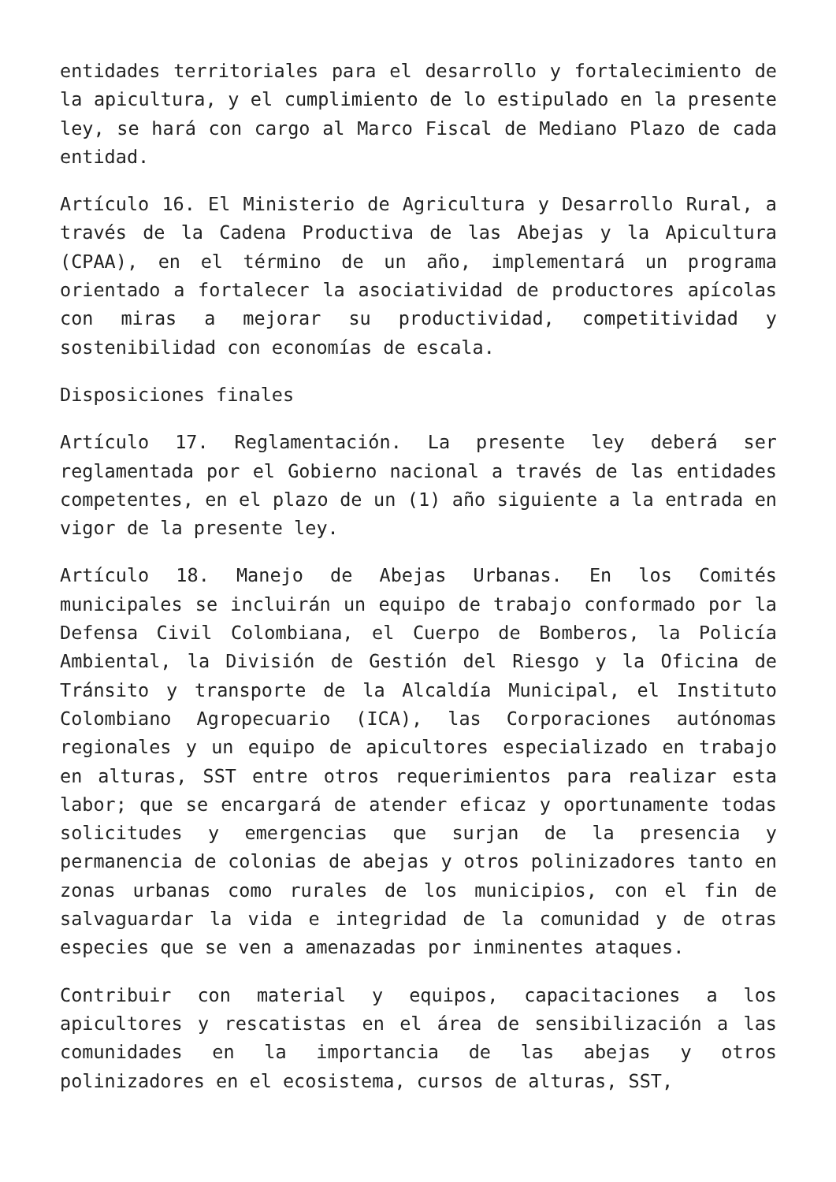entidades territoriales para el desarrollo y fortalecimiento de la apicultura, y el cumplimiento de lo estipulado en la presente ley, se hará con cargo al Marco Fiscal de Mediano Plazo de cada entidad.
Artículo 16. El Ministerio de Agricultura y Desarrollo Rural, a través de la Cadena Productiva de las Abejas y la Apicultura (CPAA), en el término de un año, implementará un programa orientado a fortalecer la asociatividad de productores apícolas con miras a mejorar su productividad, competitividad y sostenibilidad con economías de escala.
Disposiciones finales
Artículo 17. Reglamentación. La presente ley deberá ser reglamentada por el Gobierno nacional a través de las entidades competentes, en el plazo de un (1) año siguiente a la entrada en vigor de la presente ley.
Artículo 18. Manejo de Abejas Urbanas. En los Comités municipales se incluirán un equipo de trabajo conformado por la Defensa Civil Colombiana, el Cuerpo de Bomberos, la Policía Ambiental, la División de Gestión del Riesgo y la Oficina de Tránsito y transporte de la Alcaldía Municipal, el Instituto Colombiano Agropecuario (ICA), las Corporaciones autónomas regionales y un equipo de apicultores especializado en trabajo en alturas, SST entre otros requerimientos para realizar esta labor; que se encargará de atender eficaz y oportunamente todas solicitudes y emergencias que surjan de la presencia y permanencia de colonias de abejas y otros polinizadores tanto en zonas urbanas como rurales de los municipios, con el fin de salvaguardar la vida e integridad de la comunidad y de otras especies que se ven a amenazadas por inminentes ataques.
Contribuir con material y equipos, capacitaciones a los apicultores y rescatistas en el área de sensibilización a las comunidades en la importancia de las abejas y otros polinizadores en el ecosistema, cursos de alturas, SST,